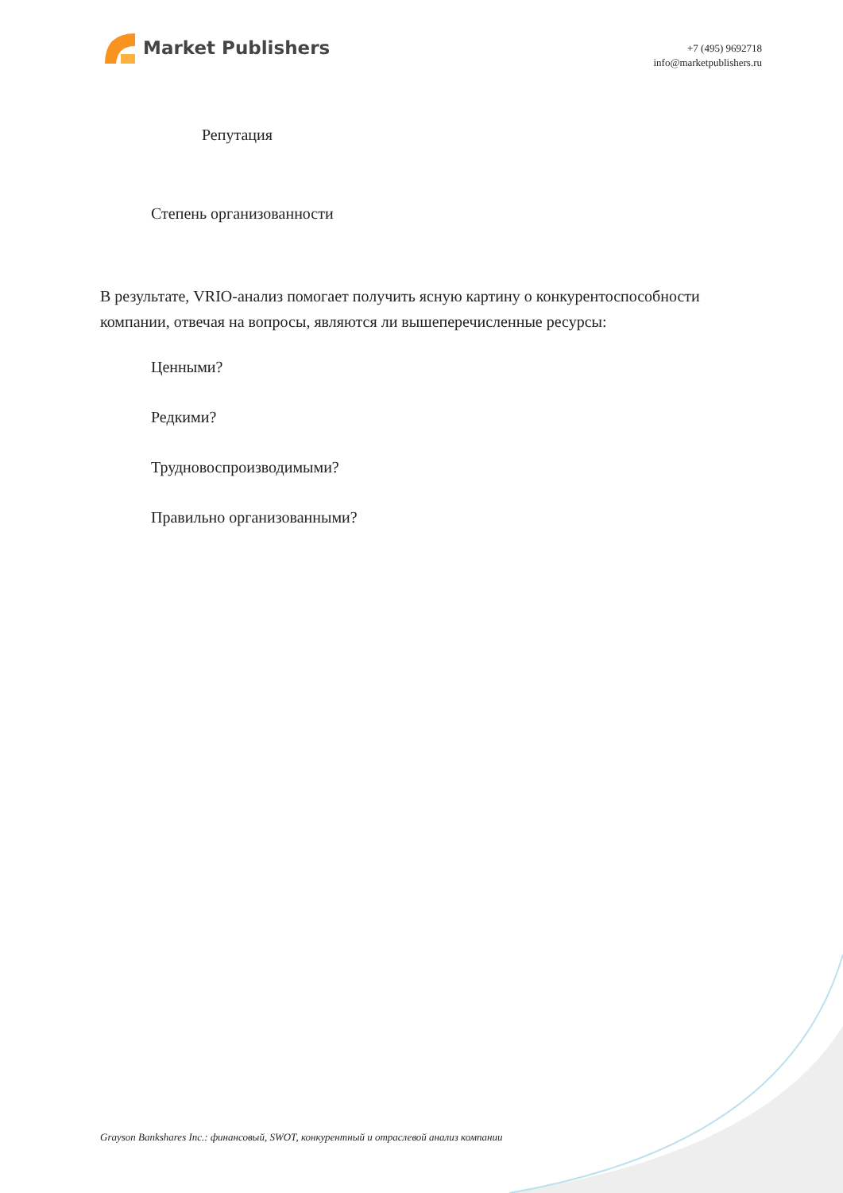Market Publishers
+7 (495) 9692718
info@marketpublishers.ru
Репутация
Степень организованности
В результате, VRIO-анализ помогает получить ясную картину о конкурентоспособности компании, отвечая на вопросы, являются ли вышеперечисленные ресурсы:
Ценными?
Редкими?
Трудновоспроизводимыми?
Правильно организованными?
Grayson Bankshares Inc.: финансовый, SWOT, конкурентный и отраслевой анализ компании